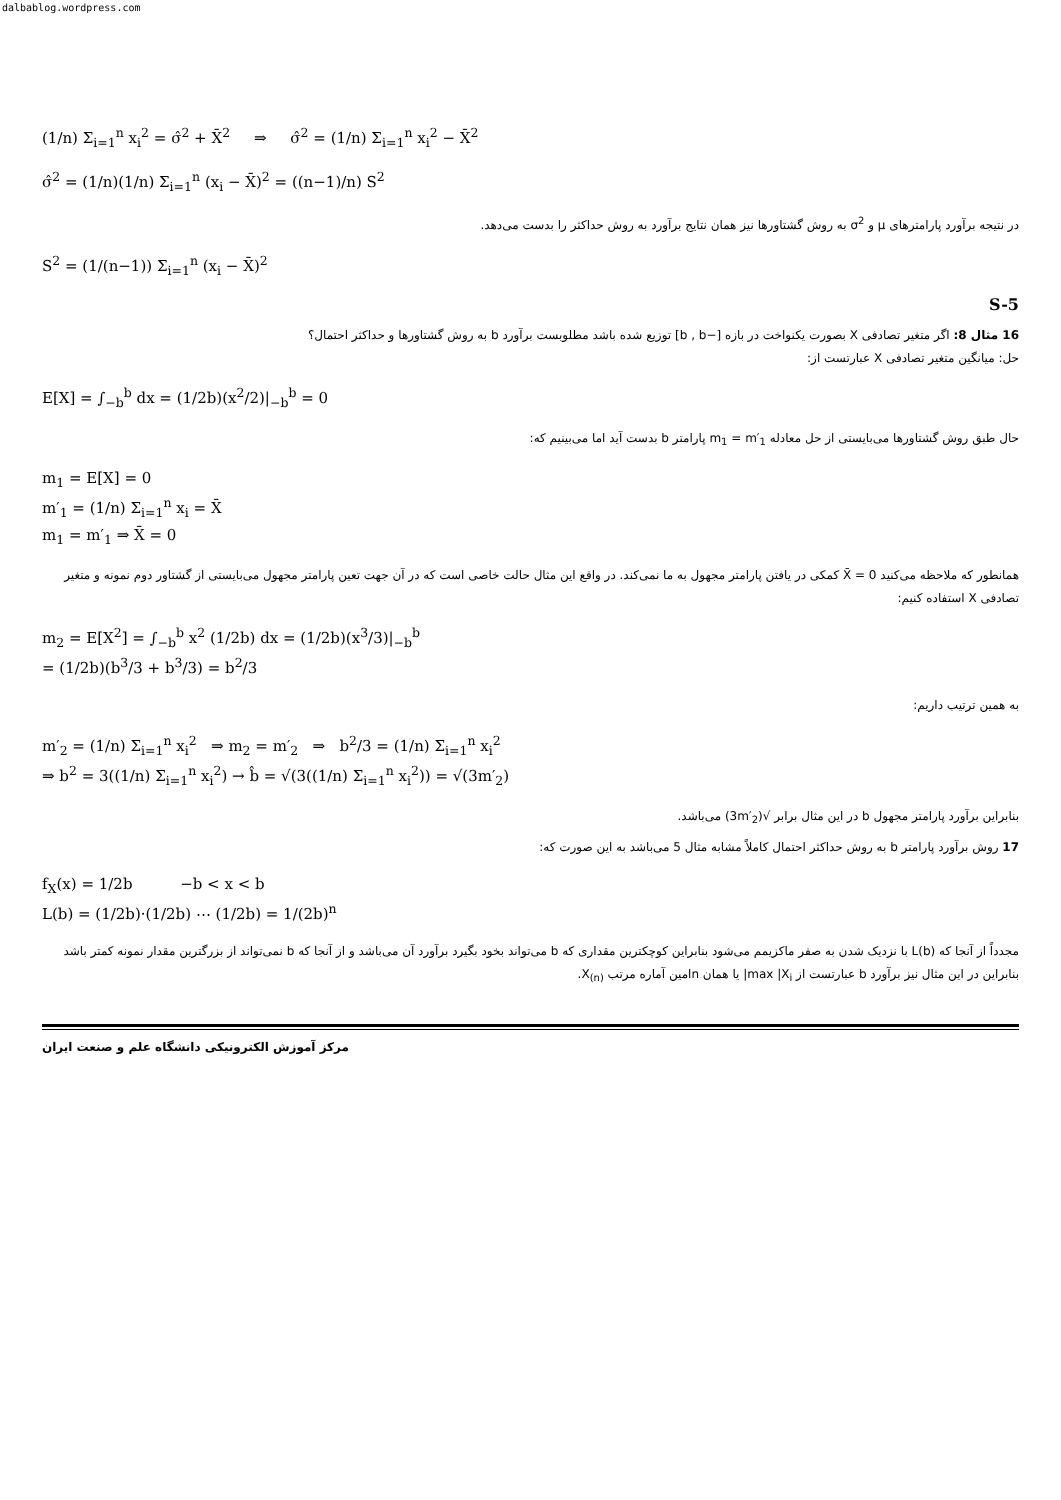dalbablog.wordpress.com
(1/n) Σ<sub>i=1</sub><sup>n</sup> x<sub>i</sub><sup>2</sup> = σ̂<sup>2</sup> + X̄<sup>2</sup> ⇒ σ̂<sup>2</sup> = (1/n) Σ<sub>i=1</sub><sup>n</sup> x<sub>i</sub><sup>2</sup> − X̄<sup>2</sup>
σ̂<sup>2</sup> = (1/n)(1/n) Σ<sub>i=1</sub><sup>n</sup> (x<sub>i</sub> − X̄)<sup>2</sup> = ((n−1)/n) S<sup>2</sup>
در نتیجه برآورد پارامترهای μ و σ<sup>2</sup> به روش گشتاورها نیز همان نتایج برآورد به روش حداکثر را بدست می‌دهد.
S<sup>2</sup> = (1/(n−1)) Σ<sub>i=1</sub><sup>n</sup> (x<sub>i</sub> − X̄)<sup>2</sup>
S-5
16 مثال 8: اگر متغیر تصادفی X بصورت یکنواخت در بازه [−b , b] توزیع شده باشد مطلوبست برآورد b به روش گشتاورها و حداکثر احتمال؟
حل: میانگین متغیر تصادفی X عبارتست از:
E[X] = ∫<sub>−b</sub><sup>b</sup> dx = (1/2b)(x<sup>2</sup>/2)|<sub>−b</sub><sup>b</sup> = 0
حال طبق روش گشتاورها می‌بایستی از حل معادله m<sub>1</sub> = m′<sub>1</sub> پارامتر b بدست آید اما می‌بینیم که:
m<sub>1</sub> = E[X] = 0
m′<sub>1</sub> = (1/n) Σ<sub>i=1</sub><sup>n</sup> x<sub>i</sub> = X̄
m<sub>1</sub> = m′<sub>1</sub> ⇒ X̄ = 0
همانطور که ملاحظه می‌کنید X̄ = 0 کمکی در یافتن پارامتر مجهول به ما نمی‌کند. در واقع این مثال حالت خاصی است که در آن جهت تعین پارامتر مجهول می‌بایستی از گشتاور دوم نمونه و متغیر تصادفی X استفاده کنیم:
m<sub>2</sub> = E[X<sup>2</sup>] = ∫<sub>−b</sub><sup>b</sup> x<sup>2</sup> (1/2b) dx = (1/2b)(x<sup>3</sup>/3)|<sub>−b</sub><sup>b</sup>
= (1/2b)(b<sup>3</sup>/3 + b<sup>3</sup>/3) = b<sup>2</sup>/3
به همین ترتیب داریم:
m′<sub>2</sub> = (1/n) Σ<sub>i=1</sub><sup>n</sup> x<sub>i</sub><sup>2</sup> ⇒ m<sub>2</sub> = m′<sub>2</sub> ⇒ b<sup>2</sup>/3 = (1/n) Σ<sub>i=1</sub><sup>n</sup> x<sub>i</sub><sup>2</sup>
⇒ b<sup>2</sup> = 3((1/n) Σ<sub>i=1</sub><sup>n</sup> x<sub>i</sub><sup>2</sup>) → b̂ = √(3((1/n) Σ<sub>i=1</sub><sup>n</sup> x<sub>i</sub><sup>2</sup>)) = √(3m′<sub>2</sub>)
بنابراین برآورد پارامتر مجهول b در این مثال برابر √(3m′<sub>2</sub>) می‌باشد.
17 روش برآورد پارامتر b به روش حداکثر احتمال کاملاً مشابه مثال 5 می‌باشد به این صورت که:
f<sub>X</sub>(x) = 1/2b −b < x < b
L(b) = (1/2b)·(1/2b) ⋯ (1/2b) = 1/(2b)<sup>n</sup>
مجدداً از آنجا که L(b) با نزدیک شدن به صفر ماکزیمم می‌شود بنابراین کوچکترین مقداری که b می‌تواند بخود بگیرد برآورد آن می‌باشد و از آنجا که b نمی‌تواند از بزرگترین مقدار نمونه کمتر باشد بنابراین در این مثال نیز برآورد b عبارتست از max |X<sub>i</sub>| یا همان nامین آماره مرتب X<sub>(n)</sub>.
مرکز آموزش الکترونیکی دانشگاه علم و صنعت ایران